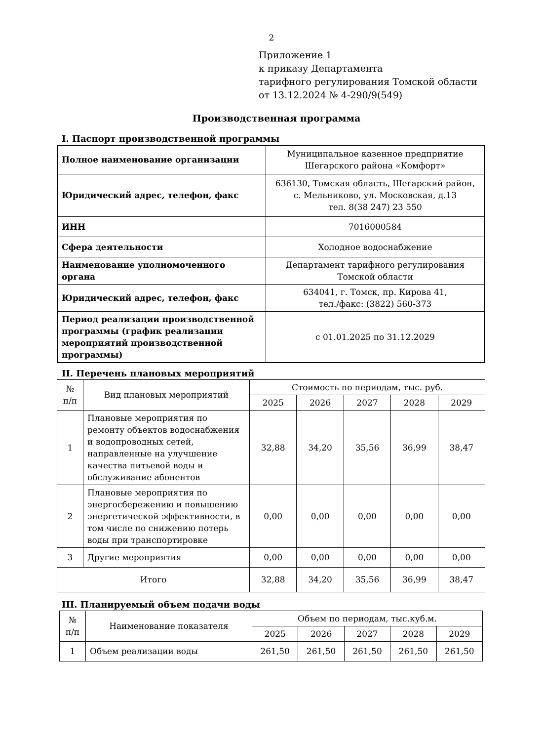2
Приложение 1
к приказу Департамента
тарифного регулирования Томской области
от 13.12.2024 № 4-290/9(549)
Производственная программа
I. Паспорт производственной программы
| Полное наименование организации | Муниципальное казенное предприятие Шегарского района «Комфорт» |
| Юридический адрес, телефон, факс | 636130, Томская область, Шегарский район, с. Мельниково, ул. Московская, д.13 тел. 8(38 247) 23 550 |
| ИНН | 7016000584 |
| Сфера деятельности | Холодное водоснабжение |
| Наименование уполномоченного органа | Департамент тарифного регулирования Томской области |
| Юридический адрес, телефон, факс | 634041, г. Томск, пр. Кирова 41, тел./факс: (3822) 560-373 |
| Период реализации производственной программы (график реализации мероприятий производственной программы) | с 01.01.2025 по 31.12.2029 |
II. Перечень плановых мероприятий
| № п/п | Вид плановых мероприятий | Стоимость по периодам, тыс. руб. | | | | |
| --- | --- | --- | --- | --- | --- | --- |
| | | 2025 | 2026 | 2027 | 2028 | 2029 |
| 1 | Плановые мероприятия по ремонту объектов водоснабжения и водопроводных сетей, направленные на улучшение качества питьевой воды и обслуживание абонентов | 32,88 | 34,20 | 35,56 | 36,99 | 38,47 |
| 2 | Плановые мероприятия по энергосбережению и повышению энергетической эффективности, в том числе по снижению потерь воды при транспортировке | 0,00 | 0,00 | 0,00 | 0,00 | 0,00 |
| 3 | Другие мероприятия | 0,00 | 0,00 | 0,00 | 0,00 | 0,00 |
| Итого | | 32,88 | 34,20 | 35,56 | 36,99 | 38,47 |
III. Планируемый объем подачи воды
| № п/п | Наименование показателя | Объем по периодам, тыс.куб.м. | | | | |
| --- | --- | --- | --- | --- | --- | --- |
| | | 2025 | 2026 | 2027 | 2028 | 2029 |
| 1 | Объем реализации воды | 261,50 | 261,50 | 261,50 | 261,50 | 261,50 |